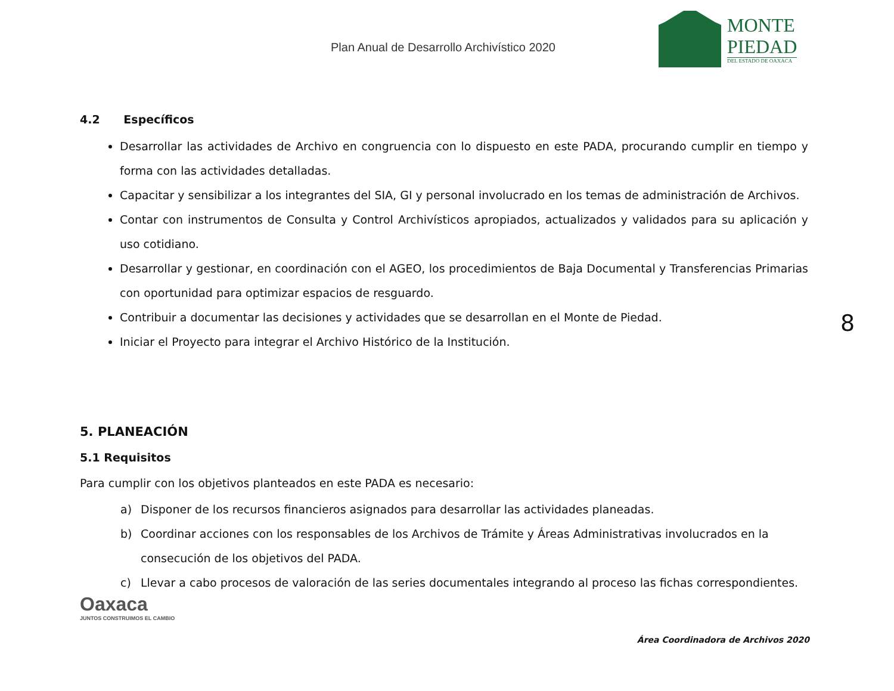Plan Anual de Desarrollo Archivístico 2020
MONTE
PIEDAD
DEL ESTADO DE OAXACA
4.2 Específicos
Desarrollar las actividades de Archivo en congruencia con lo dispuesto en este PADA, procurando cumplir en tiempo y forma con las actividades detalladas.
Capacitar y sensibilizar a los integrantes del SIA, GI y personal involucrado en los temas de administración de Archivos.
Contar con instrumentos de Consulta y Control Archivísticos apropiados, actualizados y validados para su aplicación y uso cotidiano.
Desarrollar y gestionar, en coordinación con el AGEO, los procedimientos de Baja Documental y Transferencias Primarias con oportunidad para optimizar espacios de resguardo.
Contribuir a documentar las decisiones y actividades que se desarrollan en el Monte de Piedad.
Iniciar el Proyecto para integrar el Archivo Histórico de la Institución.
5. PLANEACIÓN
5.1 Requisitos
Para cumplir con los objetivos planteados en este PADA es necesario:
a) Disponer de los recursos financieros asignados para desarrollar las actividades planeadas.
b) Coordinar acciones con los responsables de los Archivos de Trámite y Áreas Administrativas involucrados en la
consecución de los objetivos del PADA.
c) Llevar a cabo procesos de valoración de las series documentales integrando al proceso las fichas correspondientes.
8
Oaxaca
JUNTOS CONSTRUIMOS EL CAMBIO
Área Coordinadora de Archivos 2020